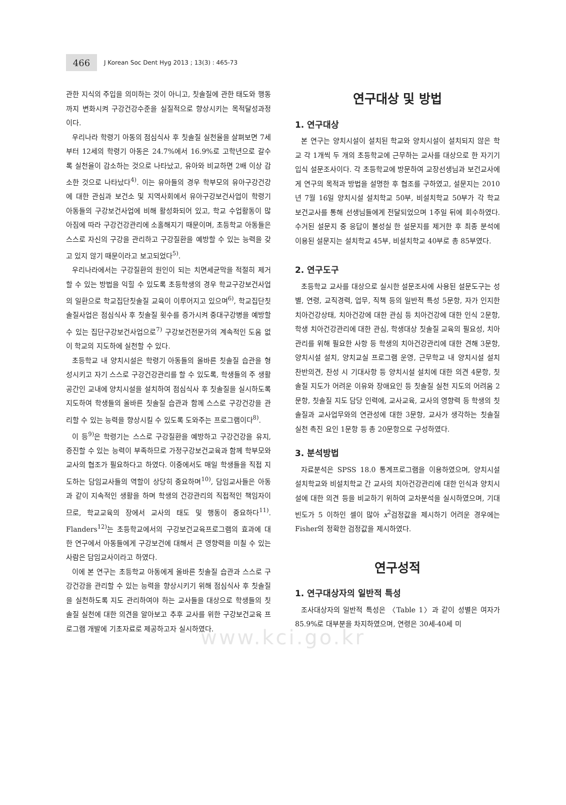466
J Korean Soc Dent Hyg 2013 ; 13(3) : 465-73
관한 지식의 주입을 의미하는 것이 아니고, 칫솔질에 관한 태도와 행동까지 변화시켜 구강건강수준을 실질적으로 향상시키는 목적달성과정이다.
우리나라 학령기 아동의 점심식사 후 칫솔질 실천율을 살펴보면 7세부터 12세의 학령기 아동은 24.7%에서 16.9%로 고학년으로 갈수록 실천율이 감소하는 것으로 나타났고, 유아와 비교하면 2배 이상 감소한 것으로 나타났다<sup>4)</sup>. 이는 유아들의 경우 학부모의 유아구강건강에 대한 관심과 보건소 및 지역사회에서 유아구강보건사업이 학령기 아동들의 구강보건사업에 비해 활성화되어 있고, 학교 수업활동이 많아짐에 따라 구강건강관리에 소홀해지기 때문이며, 초등학교 아동들은 스스로 자신의 구강을 관리하고 구강질환을 예방할 수 있는 능력을 갖고 있지 않기 때문이라고 보고되었다<sup>5)</sup>.
우리나라에서는 구강질환의 원인이 되는 치면세균막을 적절히 제거할 수 있는 방법을 익힐 수 있도록 초등학생의 경우 학교구강보건사업의 일환으로 학교집단칫솔질 교육이 이루어지고 있으며<sup>6)</sup>, 학교집단칫솔질사업은 점심식사 후 칫솔질 횟수를 증가시켜 중대구강병을 예방할 수 있는 집단구강보건사업으로<sup>7)</sup> 구강보건전문가의 계속적인 도움 없이 학교의 지도하에 실천할 수 있다.
초등학교 내 양치시설은 학령기 아동들의 올바른 칫솔질 습관을 형성시키고 자기 스스로 구강건강관리를 할 수 있도록, 학생들의 주 생활공간인 교내에 양치시설을 설치하여 점심식사 후 칫솔질을 실시하도록 지도하여 학생들의 올바른 칫솔질 습관과 함께 스스로 구강건강을 관리할 수 있는 능력을 향상시킬 수 있도록 도와주는 프로그램이다<sup>8)</sup>.
이 등<sup>9)</sup>은 학령기는 스스로 구강질환을 예방하고 구강건강을 유지, 증진할 수 있는 능력이 부족하므로 가정구강보건교육과 함께 학부모와 교사의 협조가 필요하다고 하였다. 이중에서도 매일 학생들을 직접 지도하는 담임교사들의 역할이 상당히 중요하며<sup>10)</sup>, 담임교사들은 아동과 같이 지속적인 생활을 하며 학생의 건강관리의 직접적인 책임자이므로, 학교교육의 장에서 교사의 태도 및 행동이 중요하다<sup>11)</sup>. Flanders<sup>12)</sup>는 초등학교에서의 구강보건교육프로그램의 효과에 대한 연구에서 아동들에게 구강보건에 대해서 큰 영향력을 미칠 수 있는 사람은 담임교사이라고 하였다.
이에 본 연구는 초등학교 아동에게 올바른 칫솔질 습관과 스스로 구강건강을 관리할 수 있는 능력을 향상시키기 위해 점심식사 후 칫솔질을 실천하도록 지도 관리하여야 하는 교사들을 대상으로 학생들의 칫솔질 실천에 대한 의견을 알아보고 추후 교사를 위한 구강보건교육 프로그램 개발에 기초자료로 제공하고자 실시하였다.
연구대상 및 방법
1. 연구대상
본 연구는 양치시설이 설치된 학교와 양치시설이 설치되지 않은 학교 각 1개씩 두 개의 초등학교에 근무하는 교사를 대상으로 한 자기기입식 설문조사이다. 각 초등학교에 방문하여 교장선생님과 보건교사에게 연구의 목적과 방법을 설명한 후 협조를 구하였고, 설문지는 2010년 7월 16일 양치시설 설치학교 50부, 비설치학교 50부가 각 학교 보건교사를 통해 선생님들에게 전달되었으며 1주일 뒤에 회수하였다. 수거된 설문지 중 응답이 불성실 한 설문지를 제거한 후 최종 분석에 이용된 설문지는 설치학교 45부, 비설치학교 40부로 총 85부였다.
2. 연구도구
초등학교 교사를 대상으로 실시한 설문조사에 사용된 설문도구는 성별, 연령, 교직경력, 업무, 직책 등의 일반적 특성 5문항, 자가 인지한 치아건강상태, 치아건강에 대한 관심 등 치아건강에 대한 인식 2문항, 학생 치아건강관리에 대한 관심, 학생대상 칫솔질 교육의 필요성, 치아관리를 위해 필요한 사항 등 학생의 치아건강관리에 대한 견해 3문항, 양치시설 설치, 양치교실 프로그램 운영, 근무학교 내 양치시설 설치 찬반의견, 찬성 시 기대사항 등 양치시설 설치에 대한 의견 4문항, 칫솔질 지도가 어려운 이유와 장애요인 등 칫솔질 실천 지도의 어려움 2문항, 칫솔질 지도 담당 인력에, 교사교육, 교사의 영향력 등 학생의 칫솔질과 교사업무와의 연관성에 대한 3문항, 교사가 생각하는 칫솔질 실천 촉진 요인 1문항 등 총 20문항으로 구성하였다.
3. 분석방법
자료분석은 SPSS 18.0 통계프로그램을 이용하였으며, 양치시설 설치학교와 비설치학교 간 교사의 치아건강관리에 대한 인식과 양치시설에 대한 의견 등을 비교하기 위하여 교차분석을 실시하였으며, 기대빈도가 5 이하인 셀이 많아 x<sup>2</sup>검정값을 제시하기 어려운 경우에는 Fisher의 정확한 검정값을 제시하였다.
연구성적
1. 연구대상자의 일반적 특성
조사대상자의 일반적 특성은 〈Table 1〉과 같이 성별은 여자가 85.9%로 대부분을 차지하였으며, 연령은 30세-40세 미
www.kci.go.kr